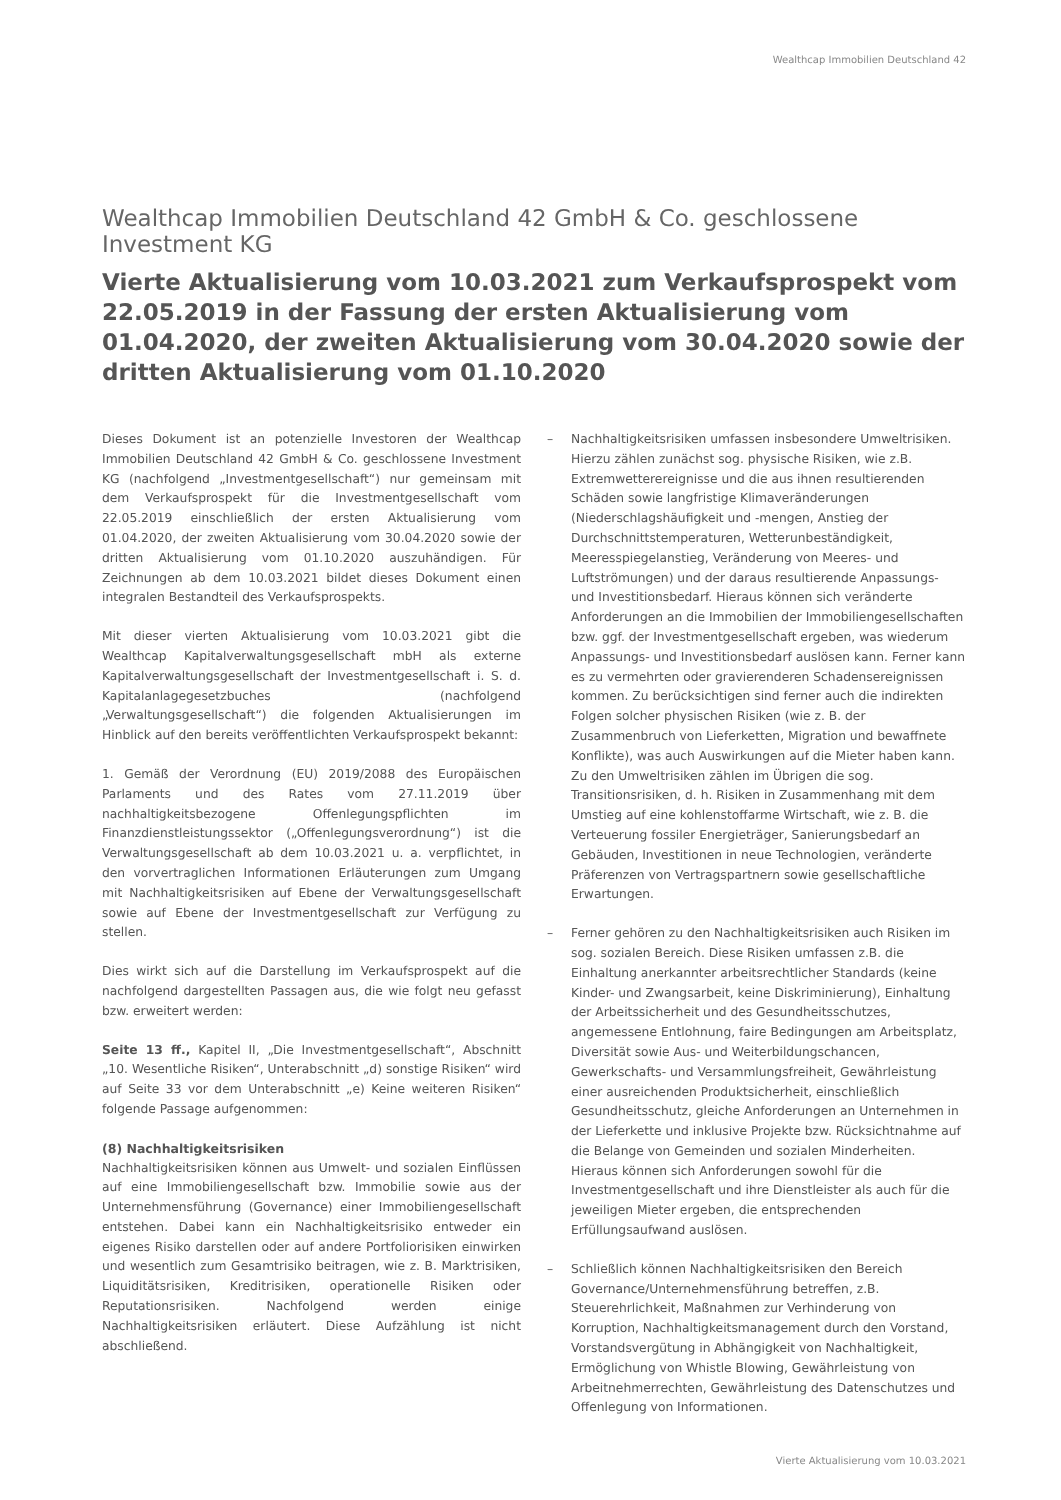Wealthcap Immobilien Deutschland 42
Wealthcap Immobilien Deutschland 42 GmbH & Co. geschlossene Investment KG
Vierte Aktualisierung vom 10.03.2021 zum Verkaufsprospekt vom 22.05.2019 in der Fassung der ersten Aktualisierung vom 01.04.2020, der zweiten Aktualisierung vom 30.04.2020 sowie der dritten Aktualisierung vom 01.10.2020
Dieses Dokument ist an potenzielle Investoren der Wealthcap Immobilien Deutschland 42 GmbH & Co. geschlossene Investment KG (nachfolgend „Investmentgesellschaft“) nur gemeinsam mit dem Verkaufsprospekt für die Investmentgesellschaft vom 22.05.2019 einschließlich der ersten Aktualisierung vom 01.04.2020, der zweiten Aktualisierung vom 30.04.2020 sowie der dritten Aktualisierung vom 01.10.2020 auszuhändigen. Für Zeichnungen ab dem 10.03.2021 bildet dieses Dokument einen integralen Bestandteil des Verkaufsprospekts.
Mit dieser vierten Aktualisierung vom 10.03.2021 gibt die Wealthcap Kapitalverwaltungsgesellschaft mbH als externe Kapitalverwaltungsgesellschaft der Investmentgesellschaft i. S. d. Kapitalanlagegesetzbuches (nachfolgend „Verwaltungsgesellschaft“) die folgenden Aktualisierungen im Hinblick auf den bereits veröffentlichten Verkaufsprospekt bekannt:
1. Gemäß der Verordnung (EU) 2019/2088 des Europäischen Parlaments und des Rates vom 27.11.2019 über nachhaltigkeitsbezogene Offenlegungspflichten im Finanzdienstleistungssektor („Offenlegungsverordnung“) ist die Verwaltungsgesellschaft ab dem 10.03.2021 u. a. verpflichtet, in den vorvertraglichen Informationen Erläuterungen zum Umgang mit Nachhaltigkeitsrisiken auf Ebene der Verwaltungsgesellschaft sowie auf Ebene der Investmentgesellschaft zur Verfügung zu stellen.
Dies wirkt sich auf die Darstellung im Verkaufsprospekt auf die nachfolgend dargestellten Passagen aus, die wie folgt neu gefasst bzw. erweitert werden:
Seite 13 ff., Kapitel II, „Die Investmentgesellschaft“, Abschnitt „10. Wesentliche Risiken“, Unterabschnitt „d) sonstige Risiken“ wird auf Seite 33 vor dem Unterabschnitt „e) Keine weiteren Risiken“ folgende Passage aufgenommen:
(8) Nachhaltigkeitsrisiken
Nachhaltigkeitsrisiken können aus Umwelt- und sozialen Einflüssen auf eine Immobiliengesellschaft bzw. Immobilie sowie aus der Unternehmensführung (Governance) einer Immobiliengesellschaft entstehen. Dabei kann ein Nachhaltigkeitsrisiko entweder ein eigenes Risiko darstellen oder auf andere Portfoliorisiken einwirken und wesentlich zum Gesamtrisiko beitragen, wie z. B. Marktrisiken, Liquiditätsrisiken, Kreditrisiken, operationelle Risiken oder Reputationsrisiken. Nachfolgend werden einige Nachhaltigkeitsrisiken erläutert. Diese Aufzählung ist nicht abschließend.
– Nachhaltigkeitsrisiken umfassen insbesondere Umweltrisiken. Hierzu zählen zunächst sog. physische Risiken, wie z.B. Extremwetterereignisse und die aus ihnen resultierenden Schäden sowie langfristige Klimaveränderungen (Niederschlagshäufigkeit und -mengen, Anstieg der Durchschnittstemperaturen, Wetterunbeständigkeit, Meeresspiegelanstieg, Veränderung von Meeres- und Luftströmungen) und der daraus resultierende Anpassungs- und Investitionsbedarf. Hieraus können sich veränderte Anforderungen an die Immobilien der Immobiliengesellschaften bzw. ggf. der Investmentgesellschaft ergeben, was wiederum Anpassungs- und Investitionsbedarf auslösen kann. Ferner kann es zu vermehrten oder gravierenderen Schadensereignissen kommen. Zu berücksichtigen sind ferner auch die indirekten Folgen solcher physischen Risiken (wie z. B. der Zusammenbruch von Lieferketten, Migration und bewaffnete Konflikte), was auch Auswirkungen auf die Mieter haben kann. Zu den Umweltrisiken zählen im Übrigen die sog. Transitionsrisiken, d. h. Risiken in Zusammenhang mit dem Umstieg auf eine kohlenstoffarme Wirtschaft, wie z. B. die Verteuerung fossiler Energieträger, Sanierungsbedarf an Gebäuden, Investitionen in neue Technologien, veränderte Präferenzen von Vertragspartnern sowie gesellschaftliche Erwartungen.
– Ferner gehören zu den Nachhaltigkeitsrisiken auch Risiken im sog. sozialen Bereich. Diese Risiken umfassen z.B. die Einhaltung anerkannter arbeitsrechtlicher Standards (keine Kinder- und Zwangsarbeit, keine Diskriminierung), Einhaltung der Arbeitssicherheit und des Gesundheitsschutzes, angemessene Entlohnung, faire Bedingungen am Arbeitsplatz, Diversität sowie Aus- und Weiterbildungschancen, Gewerkschafts- und Versammlungsfreiheit, Gewährleistung einer ausreichenden Produktsicherheit, einschließlich Gesundheitsschutz, gleiche Anforderungen an Unternehmen in der Lieferkette und inklusive Projekte bzw. Rücksichtnahme auf die Belange von Gemeinden und sozialen Minderheiten. Hieraus können sich Anforderungen sowohl für die Investmentgesellschaft und ihre Dienstleister als auch für die jeweiligen Mieter ergeben, die entsprechenden Erfüllungsaufwand auslösen.
– Schließlich können Nachhaltigkeitsrisiken den Bereich Governance/Unternehmensführung betreffen, z.B. Steuerehrlichkeit, Maßnahmen zur Verhinderung von Korruption, Nachhaltigkeitsmanagement durch den Vorstand, Vorstandsvergütung in Abhängigkeit von Nachhaltigkeit, Ermöglichung von Whistle Blowing, Gewährleistung von Arbeitnehmerrechten, Gewährleistung des Datenschutzes und Offenlegung von Informationen.
Vierte Aktualisierung vom 10.03.2021